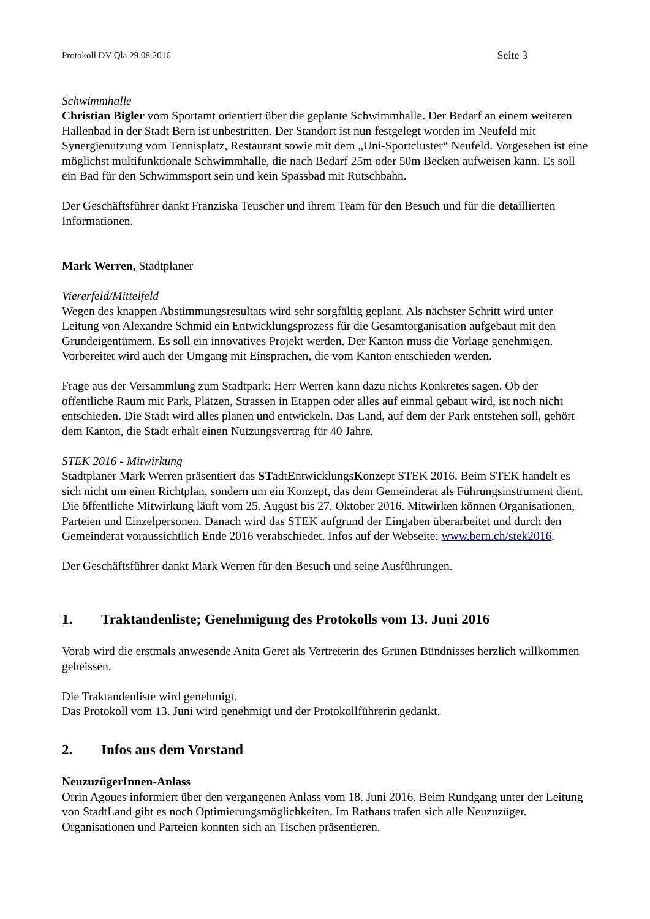Protokoll DV Qlä 29.08.2016 Seite 3
Schwimmhalle
Christian Bigler vom Sportamt orientiert über die geplante Schwimmhalle. Der Bedarf an einem weiteren Hallenbad in der Stadt Bern ist unbestritten. Der Standort ist nun festgelegt worden im Neufeld mit Synergienutzung vom Tennisplatz, Restaurant sowie mit dem „Uni-Sportcluster“ Neufeld. Vorgesehen ist eine möglichst multifunktionale Schwimmhalle, die nach Bedarf 25m oder 50m Becken aufweisen kann. Es soll ein Bad für den Schwimmsport sein und kein Spassbad mit Rutschbahn.
Der Geschäftsführer dankt Franziska Teuscher und ihrem Team für den Besuch und für die detaillierten Informationen.
Mark Werren, Stadtplaner
Viererfeld/Mittelfeld
Wegen des knappen Abstimmungsresultats wird sehr sorgfältig geplant. Als nächster Schritt wird unter Leitung von Alexandre Schmid ein Entwicklungsprozess für die Gesamtorganisation aufgebaut mit den Grundeigentümern. Es soll ein innovatives Projekt werden. Der Kanton muss die Vorlage genehmigen. Vorbereitet wird auch der Umgang mit Einsprachen, die vom Kanton entschieden werden.
Frage aus der Versammlung zum Stadtpark: Herr Werren kann dazu nichts Konkretes sagen. Ob der öffentliche Raum mit Park, Plätzen, Strassen in Etappen oder alles auf einmal gebaut wird, ist noch nicht entschieden. Die Stadt wird alles planen und entwickeln. Das Land, auf dem der Park entstehen soll, gehört dem Kanton, die Stadt erhält einen Nutzungsvertrag für 40 Jahre.
STEK 2016 - Mitwirkung
Stadtplaner Mark Werren präsentiert das STadtEntwicklungsKonzept STEK 2016. Beim STEK handelt es sich nicht um einen Richtplan, sondern um ein Konzept, das dem Gemeinderat als Führungsinstrument dient. Die öffentliche Mitwirkung läuft vom 25. August bis 27. Oktober 2016. Mitwirken können Organisationen, Parteien und Einzelpersonen. Danach wird das STEK aufgrund der Eingaben überarbeitet und durch den Gemeinderat voraussichtlich Ende 2016 verabschiedet. Infos auf der Webseite: www.bern.ch/stek2016.
Der Geschäftsführer dankt Mark Werren für den Besuch und seine Ausführungen.
1. Traktandenliste; Genehmigung des Protokolls vom 13. Juni 2016
Vorab wird die erstmals anwesende Anita Geret als Vertreterin des Grünen Bündnisses herzlich willkommen geheissen.
Die Traktandenliste wird genehmigt.
Das Protokoll vom 13. Juni wird genehmigt und der Protokollführerin gedankt.
2. Infos aus dem Vorstand
NeuzuzügerInnen-Anlass
Orrin Agoues informiert über den vergangenen Anlass vom 18. Juni 2016. Beim Rundgang unter der Leitung von StadtLand gibt es noch Optimierungsmöglichkeiten. Im Rathaus trafen sich alle Neuzuzüger. Organisationen und Parteien konnten sich an Tischen präsentieren.